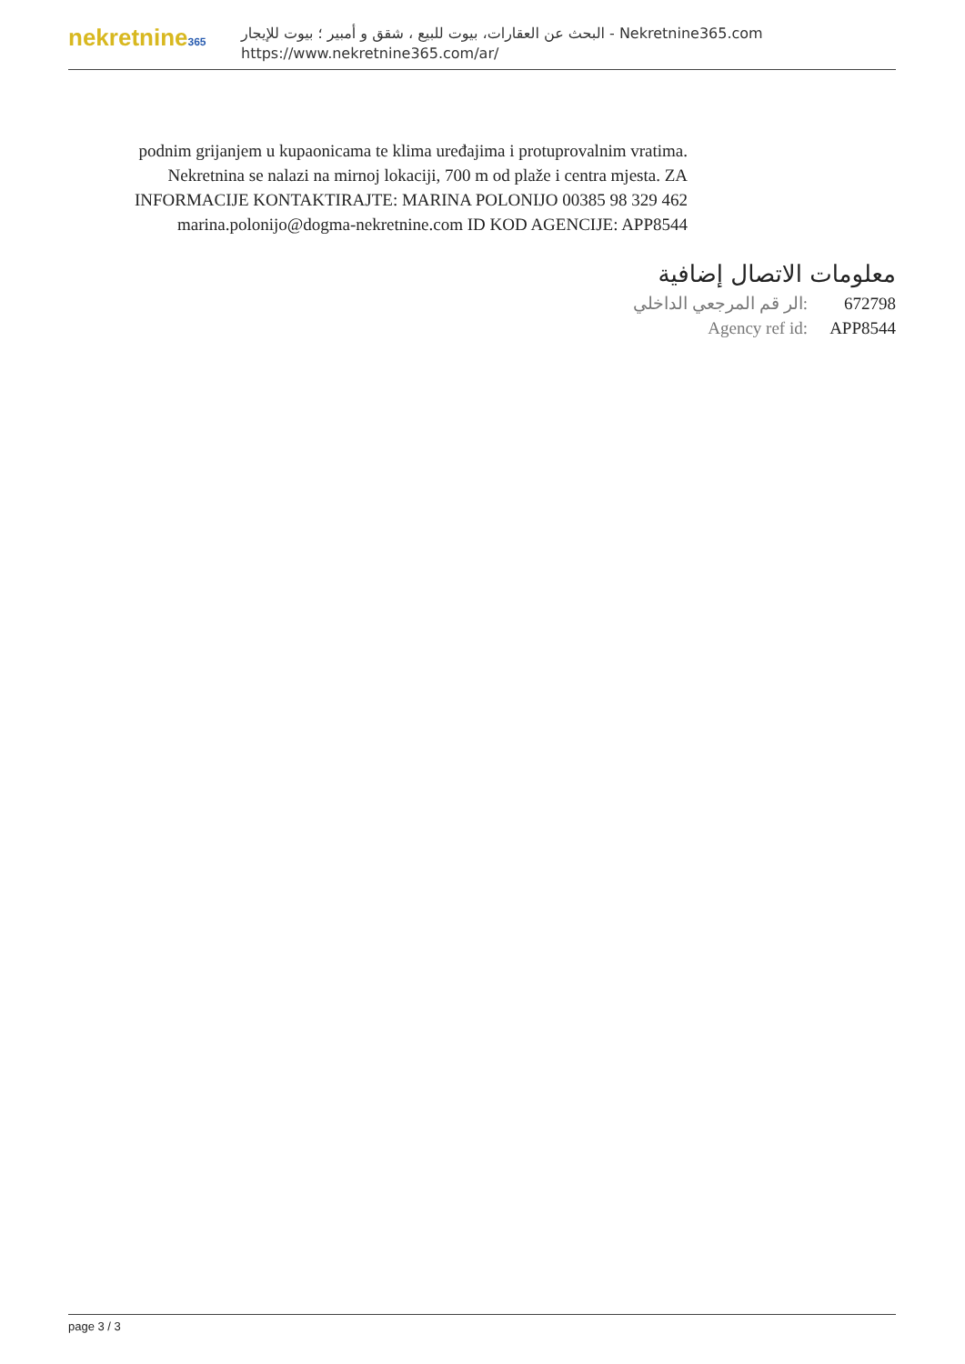nekretnine365
البحث عن العقارات، بيوت للبيع ، شقق و أمبير ؛ بيوت للإيجار - Nekretnine365.com
https://www.nekretnine365.com/ar/
podnim grijanjem u kupaonicama te klima uređajima i protuprovalnim vratima. Nekretnina se nalazi na mirnoj lokaciji, 700 m od plaže i centra mjesta. ZA INFORMACIJE KONTAKTIRAJTE: MARINA POLONIJO 00385 98 329 462 marina.polonijo@dogma-nekretnine.com ID KOD AGENCIJE: APP8544
معلومات الاتصال إضافية
| الر قم المرجعي الداخلي: | 672798 |
| Agency ref id: | APP8544 |
page 3 / 3